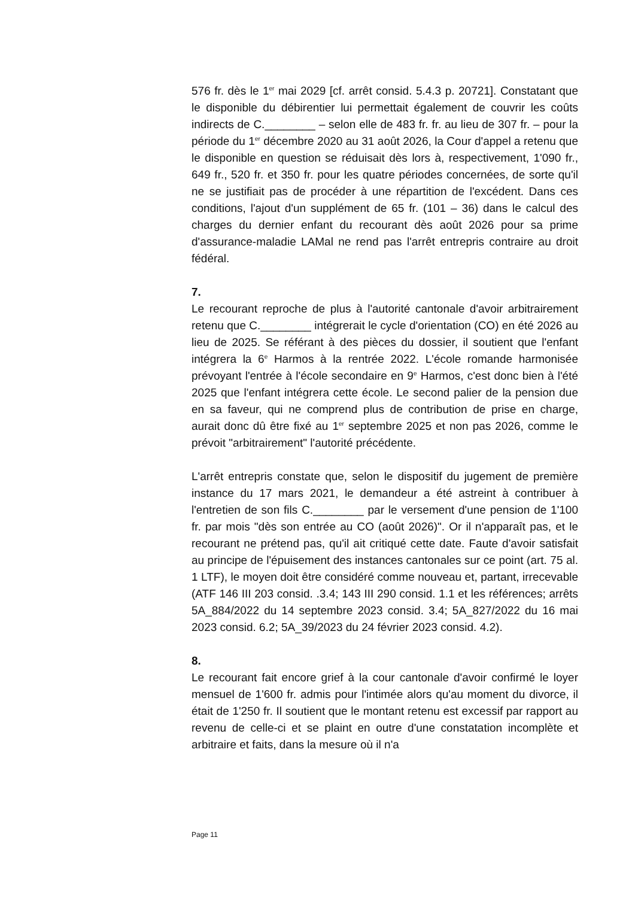576 fr. dès le 1<sup>er</sup> mai 2029 [cf. arrêt consid. 5.4.3 p. 20721]. Constatant que le disponible du débirentier lui permettait également de couvrir les coûts indirects de C.________ – selon elle de 483 fr. fr. au lieu de 307 fr. – pour la période du 1<sup>er</sup> décembre 2020 au 31 août 2026, la Cour d'appel a retenu que le disponible en question se réduisait dès lors à, respectivement, 1'090 fr., 649 fr., 520 fr. et 350 fr. pour les quatre périodes concernées, de sorte qu'il ne se justifiait pas de procéder à une répartition de l'excédent. Dans ces conditions, l'ajout d'un supplément de 65 fr. (101 – 36) dans le calcul des charges du dernier enfant du recourant dès août 2026 pour sa prime d'assurance-maladie LAMal ne rend pas l'arrêt entrepris contraire au droit fédéral.
7.
Le recourant reproche de plus à l'autorité cantonale d'avoir arbitrairement retenu que C.________ intégrerait le cycle d'orientation (CO) en été 2026 au lieu de 2025. Se référant à des pièces du dossier, il soutient que l'enfant intégrera la 6<sup>e</sup> Harmos à la rentrée 2022. L'école romande harmonisée prévoyant l'entrée à l'école secondaire en 9<sup>e</sup> Harmos, c'est donc bien à l'été 2025 que l'enfant intégrera cette école. Le second palier de la pension due en sa faveur, qui ne comprend plus de contribution de prise en charge, aurait donc dû être fixé au 1<sup>er</sup> septembre 2025 et non pas 2026, comme le prévoit "arbitrairement" l'autorité précédente.
L'arrêt entrepris constate que, selon le dispositif du jugement de première instance du 17 mars 2021, le demandeur a été astreint à contribuer à l'entretien de son fils C.________ par le versement d'une pension de 1'100 fr. par mois "dès son entrée au CO (août 2026)". Or il n'apparaît pas, et le recourant ne prétend pas, qu'il ait critiqué cette date. Faute d'avoir satisfait au principe de l'épuisement des instances cantonales sur ce point (art. 75 al. 1 LTF), le moyen doit être considéré comme nouveau et, partant, irrecevable (ATF 146 III 203 consid. .3.4; 143 III 290 consid. 1.1 et les références; arrêts 5A_884/2022 du 14 septembre 2023 consid. 3.4; 5A_827/2022 du 16 mai 2023 consid. 6.2; 5A_39/2023 du 24 février 2023 consid. 4.2).
8.
Le recourant fait encore grief à la cour cantonale d'avoir confirmé le loyer mensuel de 1'600 fr. admis pour l'intimée alors qu'au moment du divorce, il était de 1'250 fr. Il soutient que le montant retenu est excessif par rapport au revenu de celle-ci et se plaint en outre d'une constatation incomplète et arbitraire et faits, dans la mesure où il n'a
Page 11